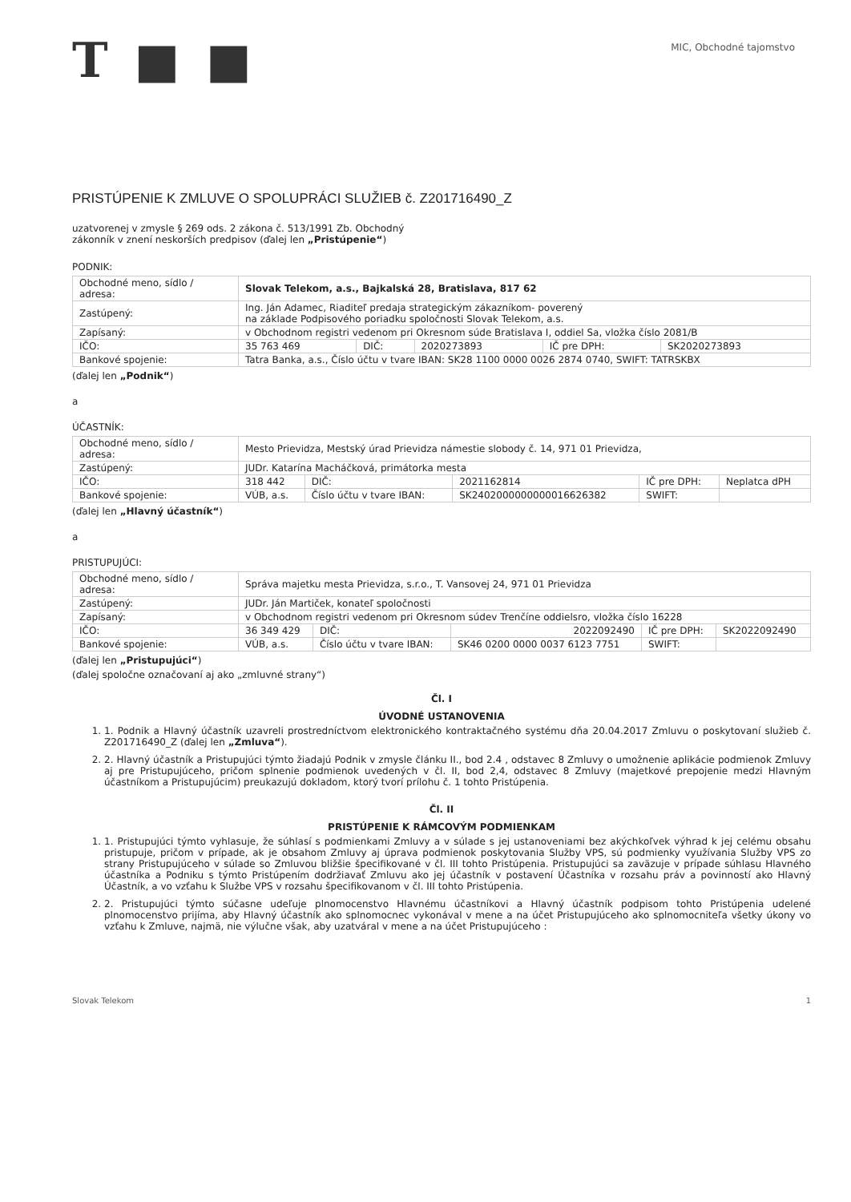T ■ ■
MIC, Obchodné tajomstvo
PRISTÚPENIE K ZMLUVE O SPOLUPRÁCI SLUŽIEB č. Z201716490_Z
uzatvorenej v zmysle § 269 ods. 2 zákona č. 513/1991 Zb. Obchodný
zákonník v znení neskorších predpisov (ďalej len „Pristúpenie“)
PODNIK:
| Obchodné meno, sídlo / adresa: | Slovak Telekom, a.s., Bajkalská 28, Bratislava, 817 62 | | | | |
| Zastúpený: | Ing. Ján Adamec, Riaditeľ predaja strategickým zákazníkom- poverený na základe Podpisového poriadku spoločnosti Slovak Telekom, a.s. | | | | |
| Zapísaný: | v Obchodnom registri vedenom pri Okresnom súde Bratislava I, oddiel Sa, vložka číslo 2081/B | | | | |
| IČO: | 35 763 469 | DIČ: | 2020273893 | IČ pre DPH: | SK2020273893 |
| Bankové spojenie: | Tatra Banka, a.s., Číslo účtu v tvare IBAN: SK28 1100 0000 0026 2874 0740, SWIFT: TATRSKBX | | | | |
(ďalej len „Podnik“)
a
ÚČASTNÍK:
| Obchodné meno, sídlo / adresa: | Mesto Prievidza, Mestský úrad Prievidza námestie slobody č. 14, 971 01 Prievidza, | | | | |
| Zastúpený: | JUDr. Katarína Macháčková, primátorka mesta | | | | |
| IČO: | 318 442 | DIČ: | 2021162814 | IČ pre DPH: | Neplatca dPH |
| Bankové spojenie: | VÚB, a.s. | Číslo účtu v tvare IBAN: | SK2402000000000016626382 | SWIFT: | |
(ďalej len „Hlavný účastník“)
a
PRISTUPUJÚCI:
| Obchodné meno, sídlo / adresa: | Správa majetku mesta Prievidza, s.r.o., T. Vansovej 24, 971 01 Prievidza | | | | |
| Zastúpený: | JUDr. Ján Martiček, konateľ spoločnosti | | | | |
| Zapísaný: | v Obchodnom registri vedenom pri Okresnom súdev Trenčíne oddielsro, vložka číslo 16228 | | | | |
| IČO: | 36 349 429 | DIČ: | 2022092490 | IČ pre DPH: | SK2022092490 |
| Bankové spojenie: | VÚB, a.s. | Číslo účtu v tvare IBAN: | SK46 0200 0000 0037 6123 7751 | SWIFT: | |
(ďalej len „Pristupujúci“)
(ďalej spoločne označovaní aj ako „zmluvné strany“)
Čl. I
ÚVODNÉ USTANOVENIA
1. 1. Podnik a Hlavný účastník uzavreli prostredníctvom elektronického kontraktačného systému dňa 20.04.2017 Zmluvu o poskytovaní služieb č. Z201716490_Z (ďalej len „Zmluva“).
2. 2. Hlavný účastník a Pristupujúci týmto žiadajú Podnik v zmysle článku II., bod 2.4 , odstavec 8 Zmluvy o umožnenie aplikácie podmienok Zmluvy aj pre Pristupujúceho, pričom splnenie podmienok uvedených v čl. II, bod 2,4, odstavec 8 Zmluvy (majetkové prepojenie medzi Hlavným účastníkom a Pristupujúcim) preukazujú dokladom, ktorý tvorí prílohu č. 1 tohto Pristúpenia.
Čl. II
PRISTÚPENIE K RÁMCOVÝM PODMIENKAM
1. 1. Pristupujúci týmto vyhlasuje, že súhlasí s podmienkami Zmluvy a v súlade s jej ustanoveniami bez akýchkoľvek výhrad k jej celému obsahu pristupuje, pričom v prípade, ak je obsahom Zmluvy aj úprava podmienok poskytovania Služby VPS, sú podmienky využívania Služby VPS zo strany Pristupujúceho v súlade so Zmluvou bližšie špecifikované v čl. III tohto Pristúpenia. Pristupujúci sa zaväzuje v prípade súhlasu Hlavného účastníka a Podniku s týmto Pristúpením dodržiavať Zmluvu ako jej účastník v postavení Účastníka v rozsahu práv a povinností ako Hlavný Účastník, a vo vzťahu k Službe VPS v rozsahu špecifikovanom v čl. III tohto Pristúpenia.
2. 2. Pristupujúci týmto súčasne udeľuje plnomocenstvo Hlavnému účastníkovi a Hlavný účastník podpisom tohto Pristúpenia udelené plnomocenstvo prijíma, aby Hlavný účastník ako splnomocnec vykonával v mene a na účet Pristupujúceho ako splnomocniteľa všetky úkony vo vzťahu k Zmluve, najmä, nie výlučne však, aby uzatváral v mene a na účet Pristupujúceho :
Slovak Telekom 1